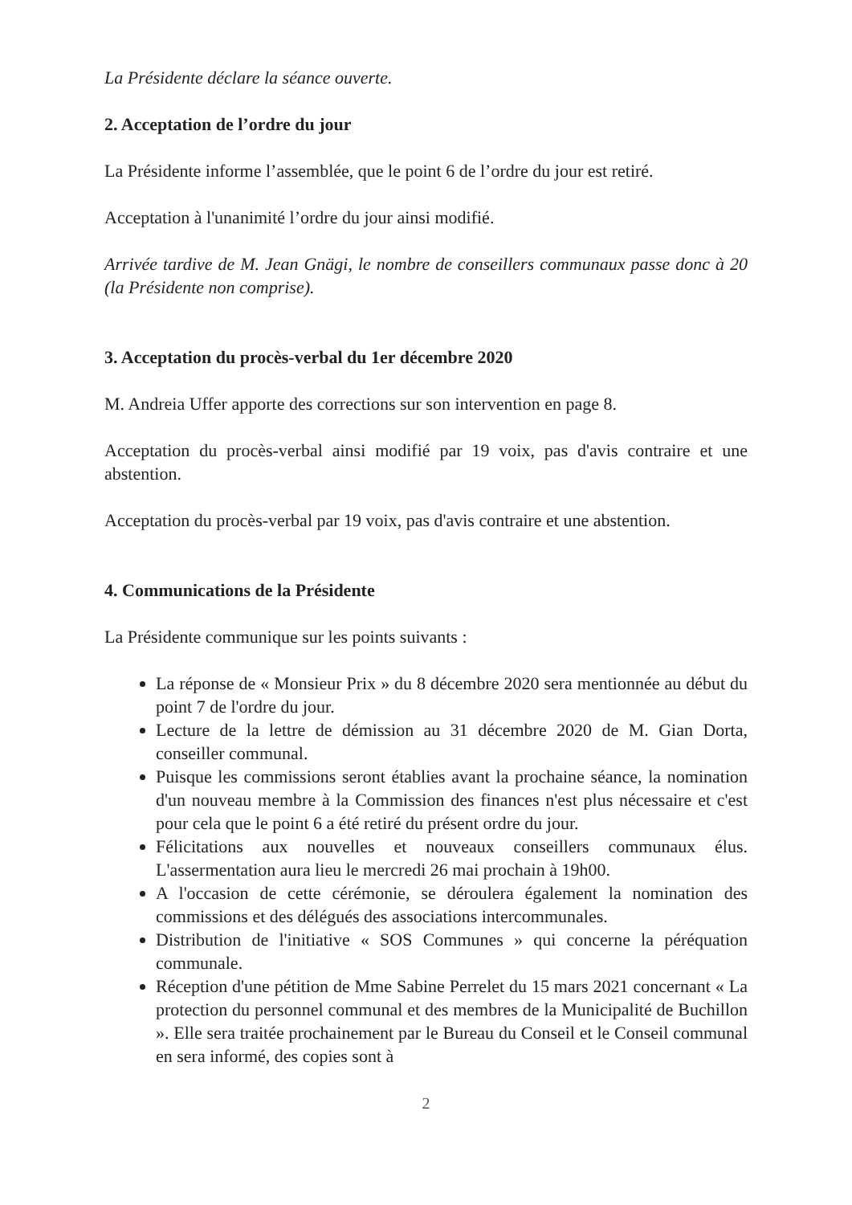La Présidente déclare la séance ouverte.
2. Acceptation de l’ordre du jour
La Présidente informe l’assemblée, que le point 6 de l’ordre du jour est retiré.
Acceptation à l'unanimité l’ordre du jour ainsi modifié.
Arrivée tardive de M. Jean Gnägi, le nombre de conseillers communaux passe donc à 20 (la Présidente non comprise).
3. Acceptation du procès-verbal du 1er décembre 2020
M. Andreia Uffer apporte des corrections sur son intervention en page 8.
Acceptation du procès-verbal ainsi modifié par 19 voix, pas d'avis contraire et une abstention.
Acceptation du procès-verbal par 19 voix, pas d'avis contraire et une abstention.
4. Communications de la Présidente
La Présidente communique sur les points suivants :
La réponse de « Monsieur Prix » du 8 décembre 2020 sera mentionnée au début du point 7 de l'ordre du jour.
Lecture de la lettre de démission au 31 décembre 2020 de M. Gian Dorta, conseiller communal.
Puisque les commissions seront établies avant la prochaine séance, la nomination d'un nouveau membre à la Commission des finances n'est plus nécessaire et c'est pour cela que le point 6 a été retiré du présent ordre du jour.
Félicitations aux nouvelles et nouveaux conseillers communaux élus. L'assermentation aura lieu le mercredi 26 mai prochain à 19h00.
A l'occasion de cette cérémonie, se déroulera également la nomination des commissions et des délégués des associations intercommunales.
Distribution de l'initiative « SOS Communes » qui concerne la péréquation communale.
Réception d'une pétition de Mme Sabine Perrelet du 15 mars 2021 concernant « La protection du personnel communal et des membres de la Municipalité de Buchillon ». Elle sera traitée prochainement par le Bureau du Conseil et le Conseil communal en sera informé, des copies sont à
2